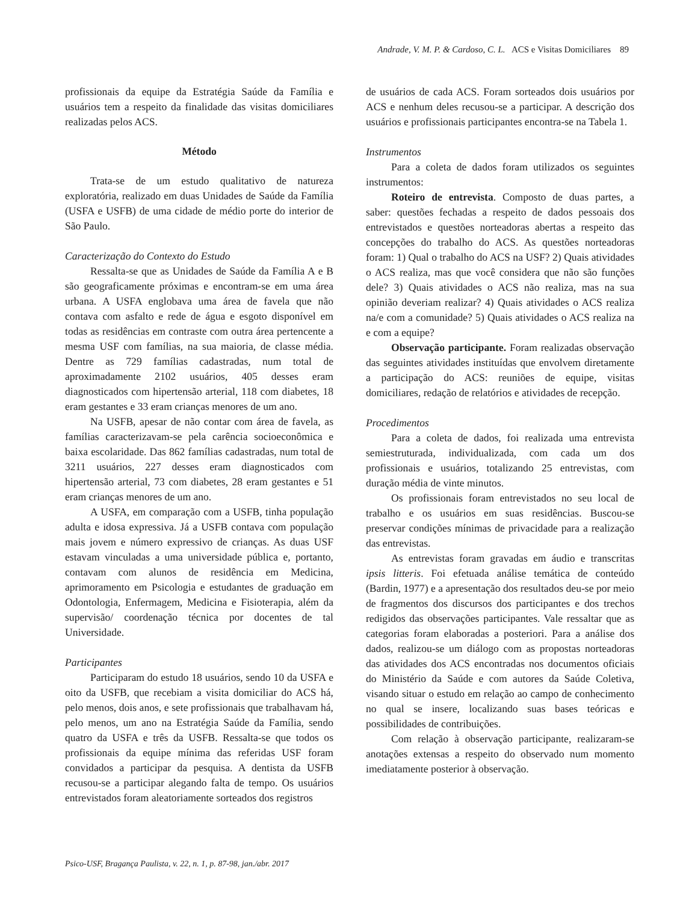Andrade, V. M. P. & Cardoso, C. L. ACS e Visitas Domiciliares 89
profissionais da equipe da Estratégia Saúde da Família e usuários tem a respeito da finalidade das visitas domiciliares realizadas pelos ACS.
Método
Trata-se de um estudo qualitativo de natureza exploratória, realizado em duas Unidades de Saúde da Família (USFA e USFB) de uma cidade de médio porte do interior de São Paulo.
Caracterização do Contexto do Estudo
Ressalta-se que as Unidades de Saúde da Família A e B são geograficamente próximas e encontram-se em uma área urbana. A USFA englobava uma área de favela que não contava com asfalto e rede de água e esgoto disponível em todas as residências em contraste com outra área pertencente a mesma USF com famílias, na sua maioria, de classe média. Dentre as 729 famílias cadastradas, num total de aproximadamente 2102 usuários, 405 desses eram diagnosticados com hipertensão arterial, 118 com diabetes, 18 eram gestantes e 33 eram crianças menores de um ano.
Na USFB, apesar de não contar com área de favela, as famílias caracterizavam-se pela carência socioeconômica e baixa escolaridade. Das 862 famílias cadastradas, num total de 3211 usuários, 227 desses eram diagnosticados com hipertensão arterial, 73 com diabetes, 28 eram gestantes e 51 eram crianças menores de um ano.
A USFA, em comparação com a USFB, tinha população adulta e idosa expressiva. Já a USFB contava com população mais jovem e número expressivo de crianças. As duas USF estavam vinculadas a uma universidade pública e, portanto, contavam com alunos de residência em Medicina, aprimoramento em Psicologia e estudantes de graduação em Odontologia, Enfermagem, Medicina e Fisioterapia, além da supervisão/ coordenação técnica por docentes de tal Universidade.
Participantes
Participaram do estudo 18 usuários, sendo 10 da USFA e oito da USFB, que recebiam a visita domiciliar do ACS há, pelo menos, dois anos, e sete profissionais que trabalhavam há, pelo menos, um ano na Estratégia Saúde da Família, sendo quatro da USFA e três da USFB. Ressalta-se que todos os profissionais da equipe mínima das referidas USF foram convidados a participar da pesquisa. A dentista da USFB recusou-se a participar alegando falta de tempo. Os usuários entrevistados foram aleatoriamente sorteados dos registros
de usuários de cada ACS. Foram sorteados dois usuários por ACS e nenhum deles recusou-se a participar. A descrição dos usuários e profissionais participantes encontra-se na Tabela 1.
Instrumentos
Para a coleta de dados foram utilizados os seguintes instrumentos:
Roteiro de entrevista. Composto de duas partes, a saber: questões fechadas a respeito de dados pessoais dos entrevistados e questões norteadoras abertas a respeito das concepções do trabalho do ACS. As questões norteadoras foram: 1) Qual o trabalho do ACS na USF? 2) Quais atividades o ACS realiza, mas que você considera que não são funções dele? 3) Quais atividades o ACS não realiza, mas na sua opinião deveriam realizar? 4) Quais atividades o ACS realiza na/e com a comunidade? 5) Quais atividades o ACS realiza na e com a equipe?
Observação participante. Foram realizadas observação das seguintes atividades instituídas que envolvem diretamente a participação do ACS: reuniões de equipe, visitas domiciliares, redação de relatórios e atividades de recepção.
Procedimentos
Para a coleta de dados, foi realizada uma entrevista semiestruturada, individualizada, com cada um dos profissionais e usuários, totalizando 25 entrevistas, com duração média de vinte minutos.
Os profissionais foram entrevistados no seu local de trabalho e os usuários em suas residências. Buscou-se preservar condições mínimas de privacidade para a realização das entrevistas.
As entrevistas foram gravadas em áudio e transcritas ipsis litteris. Foi efetuada análise temática de conteúdo (Bardin, 1977) e a apresentação dos resultados deu-se por meio de fragmentos dos discursos dos participantes e dos trechos redigidos das observações participantes. Vale ressaltar que as categorias foram elaboradas a posteriori. Para a análise dos dados, realizou-se um diálogo com as propostas norteadoras das atividades dos ACS encontradas nos documentos oficiais do Ministério da Saúde e com autores da Saúde Coletiva, visando situar o estudo em relação ao campo de conhecimento no qual se insere, localizando suas bases teóricas e possibilidades de contribuições.
Com relação à observação participante, realizaram-se anotações extensas a respeito do observado num momento imediatamente posterior à observação.
Psico-USF, Bragança Paulista, v. 22, n. 1, p. 87-98, jan./abr. 2017